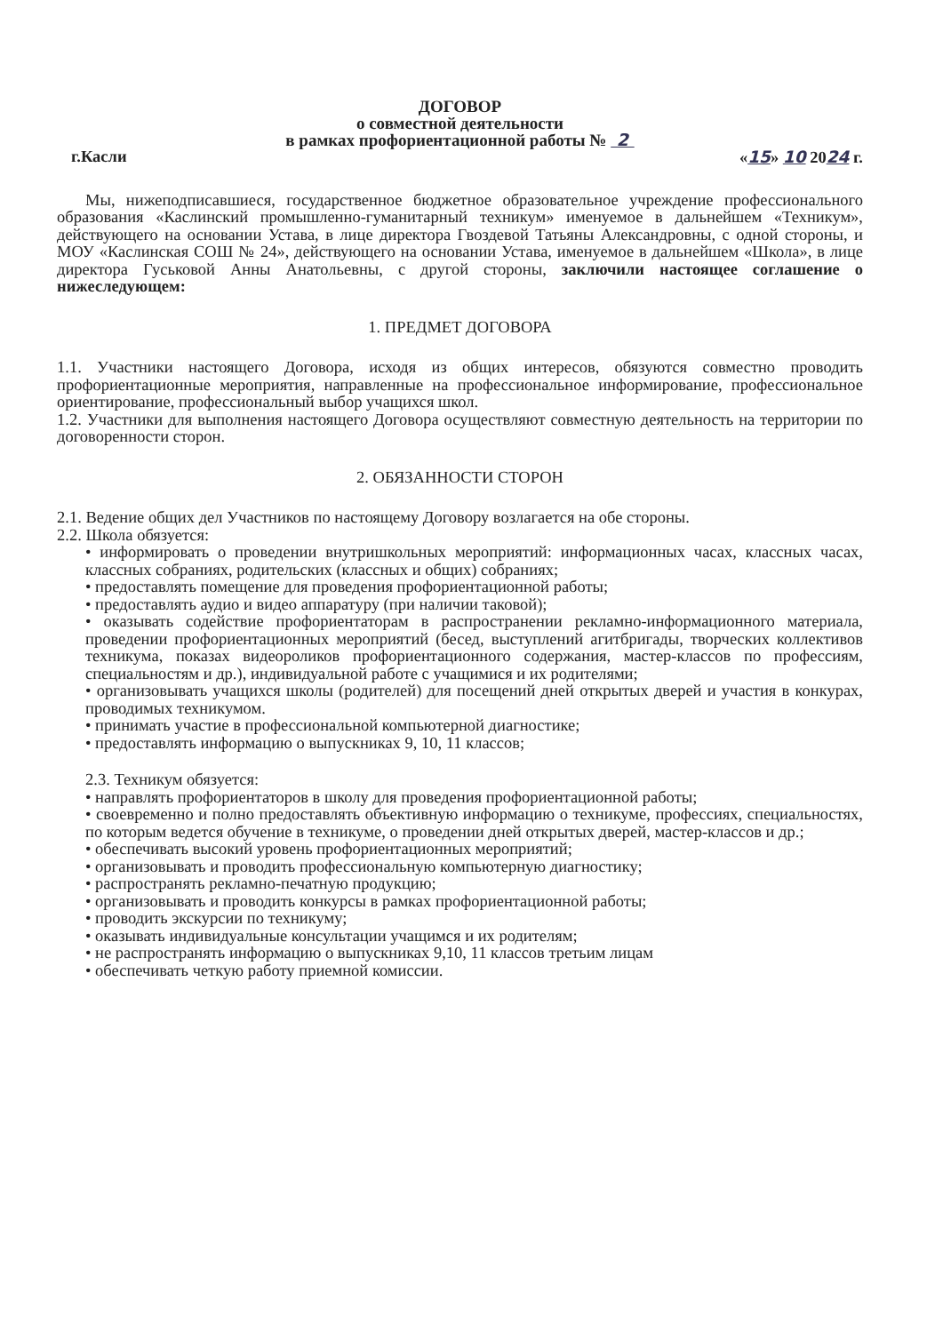ДОГОВОР
о совместной деятельности
в рамках профориентационной работы № 2
г.Касли «15» 10 2024 г.
Мы, нижеподписавшиеся, государственное бюджетное образовательное учреждение профессионального образования «Каслинский промышленно-гуманитарный техникум» именуемое в дальнейшем «Техникум», действующего на основании Устава, в лице директора Гвоздевой Татьяны Александровны, с одной стороны, и МОУ «Каслинская СОШ № 24», действующего на основании Устава, именуемое в дальнейшем «Школа», в лице директора Гуськовой Анны Анатольевны, с другой стороны, заключили настоящее соглашение о нижеследующем:
1. ПРЕДМЕТ ДОГОВОРА
1.1. Участники настоящего Договора, исходя из общих интересов, обязуются совместно проводить профориентационные мероприятия, направленные на профессиональное информирование, профессиональное ориентирование, профессиональный выбор учащихся школ.
1.2. Участники для выполнения настоящего Договора осуществляют совместную деятельность на территории по договоренности сторон.
2. ОБЯЗАННОСТИ СТОРОН
2.1. Ведение общих дел Участников по настоящему Договору возлагается на обе стороны.
2.2. Школа обязуется:
• информировать о проведении внутришкольных мероприятий: информационных часах, классных часах, классных собраниях, родительских (классных и общих) собраниях;
• предоставлять помещение для проведения профориентационной работы;
• предоставлять аудио и видео аппаратуру (при наличии таковой);
• оказывать содействие профориентаторам в распространении рекламно-информационного материала, проведении профориентационных мероприятий (бесед, выступлений агитбригады, творческих коллективов техникума, показах видеороликов профориентационного содержания, мастер-классов по профессиям, специальностям и др.), индивидуальной работе с учащимися и их родителями;
• организовывать учащихся школы (родителей) для посещений дней открытых дверей и участия в конкурах, проводимых техникумом.
• принимать участие в профессиональной компьютерной диагностике;
• предоставлять информацию о выпускниках 9, 10, 11 классов;
2.3. Техникум обязуется:
• направлять профориентаторов в школу для проведения профориентационной работы;
• своевременно и полно предоставлять объективную информацию о техникуме, профессиях, специальностях, по которым ведется обучение в техникуме, о проведении дней открытых дверей, мастер-классов и др.;
• обеспечивать высокий уровень профориентационных мероприятий;
• организовывать и проводить профессиональную компьютерную диагностику;
• распространять рекламно-печатную продукцию;
• организовывать и проводить конкурсы в рамках профориентационной работы;
• проводить экскурсии по техникуму;
• оказывать индивидуальные консультации учащимся и их родителям;
• не распространять информацию о выпускниках 9,10, 11 классов третьим лицам
• обеспечивать четкую работу приемной комиссии.